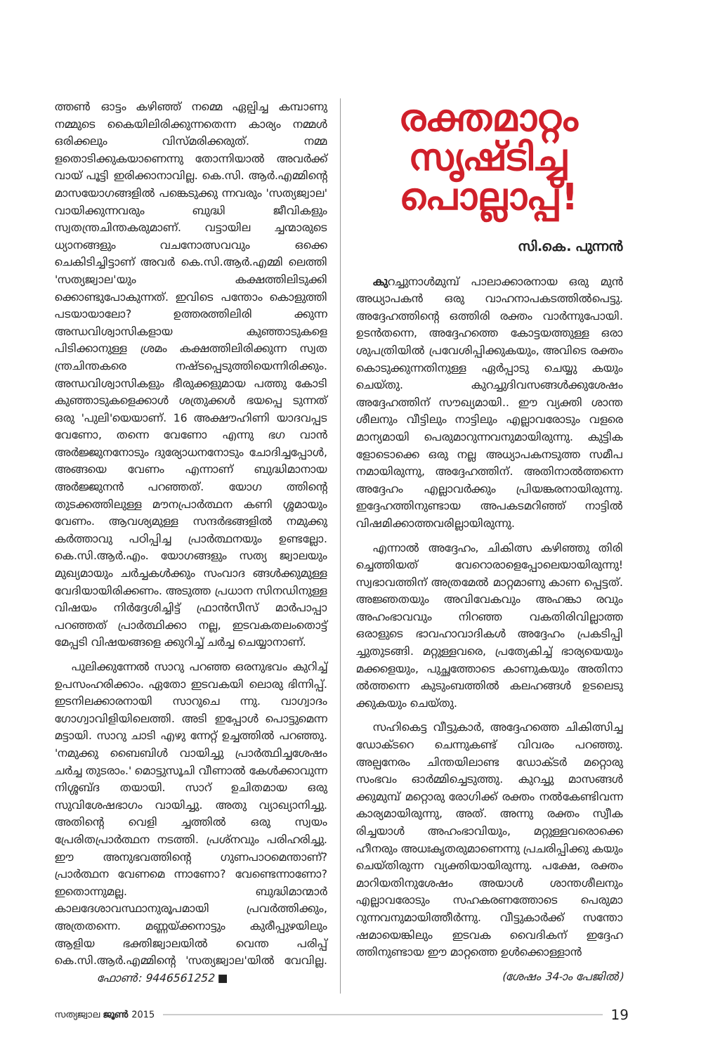ത്തൺ ഓട്ടം കഴിഞ്ഞ് നമ്മെ ഏല്പിച്ച കമ്പാണു നമ്മുടെ കൈയിലിരിക്കുന്നതെന്ന കാര്യം നമ്മൾ ഒരിക്കലും വിസ്മരിക്കരുത്. നമ്മ ളതൊടിക്കുകയാണെന്നു തോന്നിയാൽ അവർക്ക് വായ് പൂട്ടി ഇരിക്കാനാവില്ല. കെ.സി. ആർ.എമ്മിന്റെ മാസയോഗങ്ങളിൽ പങ്കെടുക്കു ന്നവരും 'സത്യജ്വാല' വായിക്കുന്നവരും ബുദ്ധി ജീവികളും സ്വതന്ത്രചിന്തകരുമാണ്. വട്ടായില ച്ചന്മാരുടെ ധ്യാനങ്ങളും വചനോത്സവവും ഒക്കെ ചെകിടിച്ചിട്ടാണ് അവർ കെ.സി.ആർ.എമ്മി ലെത്തി 'സത്യജ്വാല'യും കക്ഷത്തിലിടുക്കി ക്കൊണ്ടുപോകുന്നത്. ഇവിടെ പന്തോം കൊളുത്തി പടയായാലോ? ഉത്തരത്തിലിരി ക്കുന്ന അന്ധവിശ്വാസികളായ കുഞ്ഞാടുകളെ പിടിക്കാനുള്ള ശ്രമം കക്ഷത്തിലിരിക്കുന്ന സ്വത ന്ത്രചിന്തകരെ നഷ്ടപ്പെടുത്തിയെന്നിരിക്കും. അന്ധവിശ്വാസികളും ഭീരുക്കളുമായ പത്തു കോടി കുഞ്ഞാടുകളെക്കാൾ ശത്രുക്കൾ ഭയപ്പെ ടുന്നത് ഒരു 'പുലി'യെയാണ്. 16 അക്ഷൗഹിണി യാദവപ്പട വേണോ, തന്നെ വേണോ എന്നു ഭഗ വാൻ അർജ്ജുനനോടും ദുര്യോധനനോടും ചോദിച്ചപ്പോൾ, അങ്ങയെ വേണം എന്നാണ് ബുദ്ധിമാനായ അർജ്ജുനൻ പറഞ്ഞത്. യോഗ ത്തിന്റെ തുടക്കത്തിലുള്ള മൗനപ്രാർത്ഥന കണി ശ്ശമായും വേണം. ആവശ്യമുള്ള സന്ദർഭങ്ങളിൽ നമുക്കു കർത്താവു പഠിപ്പിച്ച പ്രാർത്ഥനയും ഉണ്ടല്ലോ. കെ.സി.ആർ.എം. യോഗങ്ങളും സത്യ ജ്വാലയും മുഖ്യമായും ചർച്ചകൾക്കും സംവാദ ങ്ങൾക്കുമുള്ള വേദിയായിരിക്കണം. അടുത്ത പ്രധാന സിനഡിനുള്ള വിഷയം നിർദ്ദേശിച്ചിട്ട് ഫ്രാൻസീസ് മാർപാപ്പാ പറഞ്ഞത് പ്രാർത്ഥിക്കാ നല്ല, ഇടവകതലംതൊട്ട് മേപ്പടി വിഷയങ്ങളെ ക്കുറിച്ച് ചർച്ച ചെയ്യാനാണ്.
പുലിക്കുന്നേൽ സാറു പറഞ്ഞ ഒരനുഭവം കുറിച്ച് ഉപസംഹരിക്കാം. ഏതോ ഇടവകയി ലൊരു ഭിന്നിപ്പ്. ഇടനിലക്കാരനായി സാറുചെ ന്നു. വാഗ്വാദം ഗോഗ്വാവിളിയിലെത്തി. അടി ഇപ്പോൾ പൊട്ടുമെന്ന മട്ടായി. സാറു ചാടി എഴു ന്നേറ്റ് ഉച്ചത്തിൽ പറഞ്ഞു. 'നമുക്കു ബൈബിൾ വായിച്ചു പ്രാർത്ഥിച്ചശേഷം ചർച്ച തുടരാം.' മൊട്ടുസൂചി വീണാൽ കേൾക്കാവുന്ന നിശ്ശബ്ദ തയായി. സാറ് ഉചിതമായ ഒരു സുവിശേഷഭാഗം വായിച്ചു. അതു വ്യാഖ്യാനിച്ചു. അതിന്റെ വെളി ച്ചത്തിൽ ഒരു സ്വയം പ്രേരിതപ്രാർത്ഥന നടത്തി. പ്രശ്നവും പരിഹരിച്ചു. ഈ അനുഭവത്തിന്റെ ഗുണപാഠമെന്താണ്? പ്രാർത്ഥന വേണമെ ന്നാണോ? വേണ്ടെന്നാണോ? ഇതൊന്നുമല്ല. ബുദ്ധിമാന്മാർ കാലദേശാവസ്ഥാനുരൂപമായി പ്രവർത്തിക്കും, അത്രതന്നെ. മണ്ണയ്ക്കനാട്ടും കുരീപ്പുഴയിലും ആളിയ ഭക്തിജ്വാലയിൽ വെന്ത പരിപ്പ് കെ.സി.ആർ.എമ്മിന്റെ 'സത്യജ്വാല'യിൽ വേവില്ല. ഫോൺ: 9446561252 ■
രക്തമാറ്റം
സൃഷ്ടിച്ച
പൊല്ലാപ്പ്!
സി.കെ. പുന്നൻ
കുറച്ചുനാൾമുമ്പ് പാലാക്കാരനായ ഒരു മുൻ അധ്യാപകൻ ഒരു വാഹനാപകടത്തിൽപെട്ടു. അദ്ദേഹത്തിന്റെ ഒത്തിരി രക്തം വാർന്നുപോയി. ഉടൻതന്നെ, അദ്ദേഹത്തെ കോട്ടയത്തുള്ള ഒരാ ശുപത്രിയിൽ പ്രവേശിപ്പിക്കുകയും, അവിടെ രക്തം കൊടുക്കുന്നതിനുള്ള ഏർപ്പാടു ചെയ്യു കയും ചെയ്തു. കുറച്ചുദിവസങ്ങൾക്കുശേഷം അദ്ദേഹത്തിന് സൗഖ്യമായി.. ഈ വ്യക്തി ശാന്ത ശീലനും വീട്ടിലും നാട്ടിലും എല്ലാവരോടും വളരെ മാന്യമായി പെരുമാറുന്നവനുമായിരുന്നു. കുട്ടിക ളോടൊക്കെ ഒരു നല്ല അധ്യാപകനടുത്ത സമീപ നമായിരുന്നു, അദ്ദേഹത്തിന്. അതിനാൽത്തന്നെ അദ്ദേഹം എല്ലാവർക്കും പ്രിയങ്കരനായിരുന്നു. ഇദ്ദേഹത്തിനുണ്ടായ അപകടമറിഞ്ഞ് നാട്ടിൽ വിഷമിക്കാത്തവരില്ലായിരുന്നു.
എന്നാൽ അദ്ദേഹം, ചികിത്സ കഴിഞ്ഞു തിരി ച്ചെത്തിയത് വേറൊരാളെപ്പോലെയായിരുന്നു! സ്വഭാവത്തിന് അത്രമേൽ മാറ്റമാണു കാണ പ്പെട്ടത്. അജ്ഞതയും അവിവേകവും അഹങ്കാ രവും അഹംഭാവവും നിറഞ്ഞ വകതിരിവില്ലാത്ത ഒരാളുടെ ഭാവഹാവാദികൾ അദ്ദേഹം പ്രകടിപ്പി ച്ചുതുടങ്ങി. മറ്റുള്ളവരെ, പ്രത്യേകിച്ച് ഭാര്യയെയും മക്കളെയും, പുച്ഛത്തോടെ കാണുകയും അതിനാ ൽത്തന്നെ കുടുംബത്തിൽ കലഹങ്ങൾ ഉടലെടു ക്കുകയും ചെയ്തു.
സഹികെട്ട വീട്ടുകാർ, അദ്ദേഹത്തെ ചികിത്സിച്ച ഡോക്ടറെ ചെന്നുകണ്ട് വിവരം പറഞ്ഞു. അല്പനേരം ചിന്തയിലാണ്ട ഡോക്ടർ മറ്റൊരു സംഭവം ഓർമ്മിച്ചെടുത്തു. കുറച്ചു മാസങ്ങൾ ക്കുമുമ്പ് മറ്റൊരു രോഗിക്ക് രക്തം നൽകേണ്ടിവന്ന കാര്യമായിരുന്നു, അത്. അന്നു രക്തം സ്വീക രിച്ചയാൾ അഹംഭാവിയും, മറ്റുള്ളവരൊക്കെ ഹീനരും അധഃകൃതരുമാണെന്നു പ്രചരിപ്പിക്കു കയും ചെയ്തിരുന്ന വ്യക്തിയായിരുന്നു. പക്ഷേ, രക്തം മാറിയതിനുശേഷം അയാൾ ശാന്തശീലനും എല്ലാവരോടും സഹകരണത്തോടെ പെരുമാ റുന്നവനുമായിത്തീർന്നു. വീട്ടുകാർക്ക് സന്തോ ഷമായെങ്കിലും ഇടവക വൈദികന് ഇദ്ദേഹ ത്തിനുണ്ടായ ഈ മാറ്റത്തെ ഉൾക്കൊള്ളാൻ
(ശേഷം 34-ാം പേജിൽ)
സത്യജ്വാല ജൂൺ 2015 19